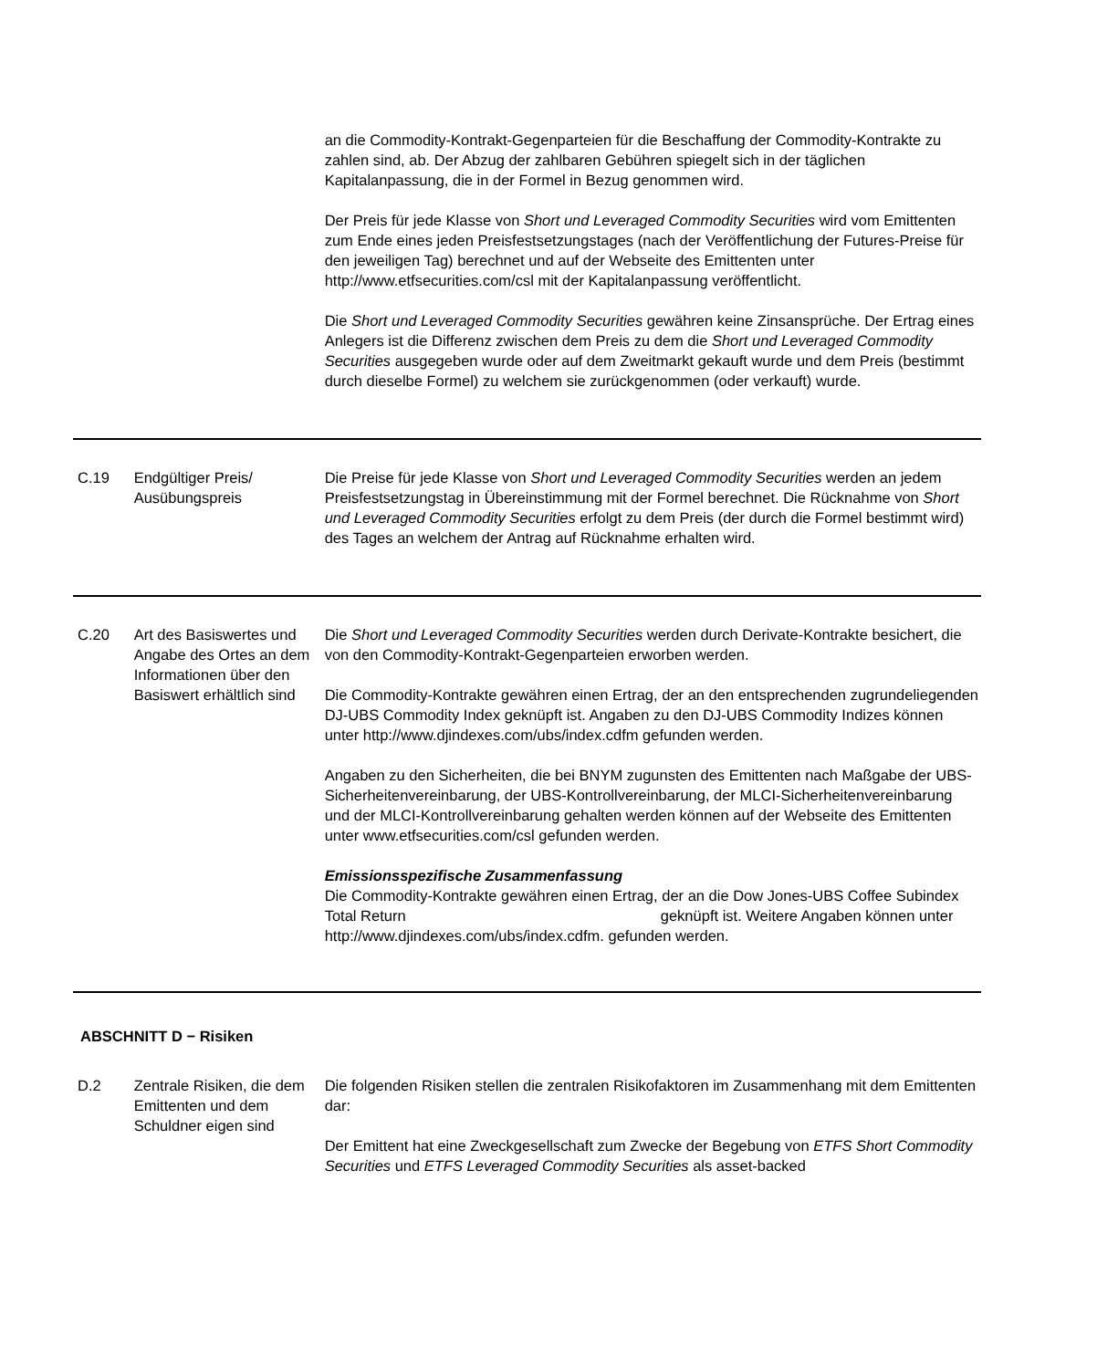an die Commodity-Kontrakt-Gegenparteien für die Beschaffung der Commodity-Kontrakte zu zahlen sind, ab. Der Abzug der zahlbaren Gebühren spiegelt sich in der täglichen Kapitalanpassung, die in der Formel in Bezug genommen wird.
Der Preis für jede Klasse von Short und Leveraged Commodity Securities wird vom Emittenten zum Ende eines jeden Preisfestsetzungstages (nach der Veröffentlichung der Futures-Preise für den jeweiligen Tag) berechnet und auf der Webseite des Emittenten unter http://www.etfsecurities.com/csl mit der Kapitalanpassung veröffentlicht.
Die Short und Leveraged Commodity Securities gewähren keine Zinsansprüche. Der Ertrag eines Anlegers ist die Differenz zwischen dem Preis zu dem die Short und Leveraged Commodity Securities ausgegeben wurde oder auf dem Zweitmarkt gekauft wurde und dem Preis (bestimmt durch dieselbe Formel) zu welchem sie zurückgenommen (oder verkauft) wurde.
C.19 Endgültiger Preis/ Ausübungspreis
Die Preise für jede Klasse von Short und Leveraged Commodity Securities werden an jedem Preisfestsetzungstag in Übereinstimmung mit der Formel berechnet. Die Rücknahme von Short und Leveraged Commodity Securities erfolgt zu dem Preis (der durch die Formel bestimmt wird) des Tages an welchem der Antrag auf Rücknahme erhalten wird.
C.20 Art des Basiswertes und Angabe des Ortes an dem Informationen über den Basiswert erhältlich sind
Die Short und Leveraged Commodity Securities werden durch Derivate-Kontrakte besichert, die von den Commodity-Kontrakt-Gegenparteien erworben werden.
Die Commodity-Kontrakte gewähren einen Ertrag, der an den entsprechenden zugrundeliegenden DJ-UBS Commodity Index geknüpft ist. Angaben zu den DJ-UBS Commodity Indizes können unter http://www.djindexes.com/ubs/index.cdfm gefunden werden.
Angaben zu den Sicherheiten, die bei BNYM zugunsten des Emittenten nach Maßgabe der UBS-Sicherheitenvereinbarung, der UBS-Kontrollvereinbarung, der MLCI-Sicherheitenvereinbarung und der MLCI-Kontrollvereinbarung gehalten werden können auf der Webseite des Emittenten unter www.etfsecurities.com/csl gefunden werden.
Emissionsspezifische Zusammenfassung
Die Commodity-Kontrakte gewähren einen Ertrag, der an die Dow Jones-UBS Coffee Subindex Total Return geknüpft ist. Weitere Angaben können unter http://www.djindexes.com/ubs/index.cdfm. gefunden werden.
ABSCHNITT D − Risiken
D.2 Zentrale Risiken, die dem Emittenten und dem Schuldner eigen sind
Die folgenden Risiken stellen die zentralen Risikofaktoren im Zusammenhang mit dem Emittenten dar:
Der Emittent hat eine Zweckgesellschaft zum Zwecke der Begebung von ETFS Short Commodity Securities und ETFS Leveraged Commodity Securities als asset-backed